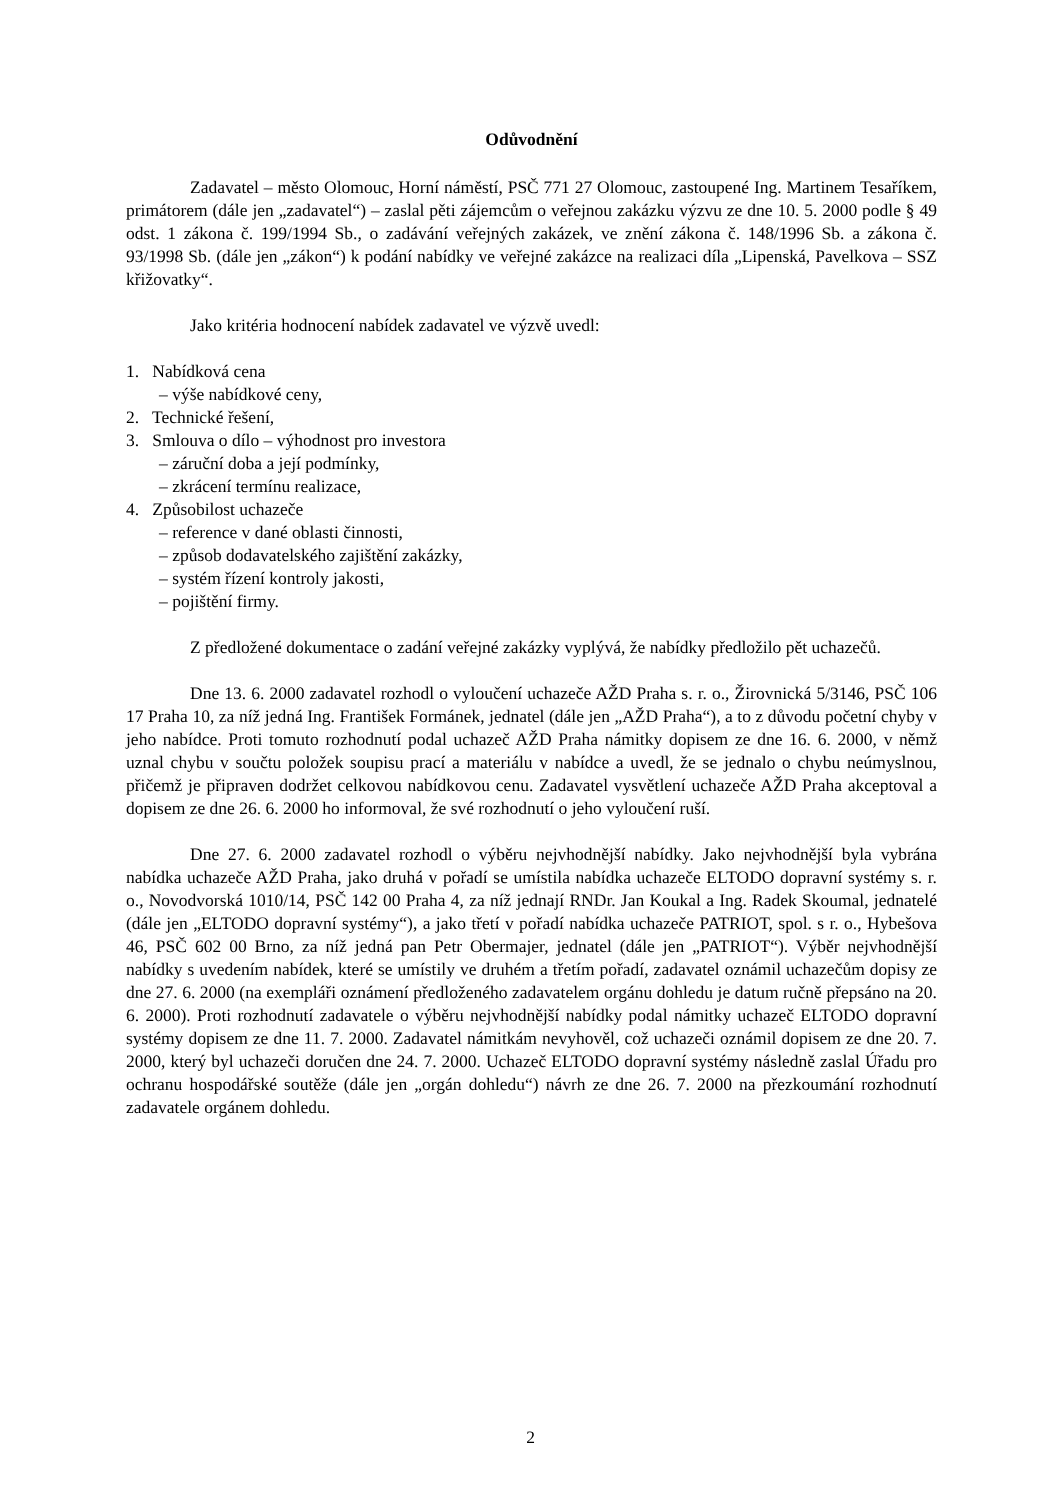Odůvodnění
Zadavatel – město Olomouc, Horní náměstí, PSČ 771 27 Olomouc, zastoupené Ing. Martinem Tesaříkem, primátorem (dále jen „zadavatel“) – zaslal pěti zájemcům o veřejnou zakázku výzvu ze dne 10. 5. 2000 podle § 49 odst. 1 zákona č. 199/1994 Sb., o zadávání veřejných zakázek, ve znění zákona č. 148/1996 Sb. a zákona č. 93/1998 Sb. (dále jen „zákon“) k podání nabídky ve veřejné zakázce na realizaci díla „Lipenská, Pavelkova – SSZ křižovatky“.
Jako kritéria hodnocení nabídek zadavatel ve výzvě uvedl:
1. Nabídková cena
– výše nabídkové ceny,
2. Technické řešení,
3. Smlouva o dílo – výhodnost pro investora
– záruční doba a její podmínky,
– zkrácení termínu realizace,
4. Způsobilost uchazeče
– reference v dané oblasti činnosti,
– způsob dodavatelského zajištění zakázky,
– systém řízení kontroly jakosti,
– pojištění firmy.
Z předložené dokumentace o zadání veřejné zakázky vyplývá, že nabídky předložilo pět uchazečů.
Dne 13. 6. 2000 zadavatel rozhodl o vyloučení uchazeče AŽD Praha s. r. o., Žirovnická 5/3146, PSČ 106 17 Praha 10, za níž jedná Ing. František Formánek, jednatel (dále jen „AŽD Praha“), a to z důvodu početní chyby v jeho nabídce. Proti tomuto rozhodnutí podal uchazeč AŽD Praha námitky dopisem ze dne 16. 6. 2000, v němž uznal chybu v součtu položek soupisu prací a materiálu v nabídce a uvedl, že se jednalo o chybu neúmyslnou, přičemž je připraven dodržet celkovou nabídkovou cenu. Zadavatel vysvětlení uchazeče AŽD Praha akceptoval a dopisem ze dne 26. 6. 2000 ho informoval, že své rozhodnutí o jeho vyloučení ruší.
Dne 27. 6. 2000 zadavatel rozhodl o výběru nejvhodnější nabídky. Jako nejvhodnější byla vybrána nabídka uchazeče AŽD Praha, jako druhá v pořadí se umístila nabídka uchazeče ELTODO dopravní systémy s. r. o., Novodvorská 1010/14, PSČ 142 00 Praha 4, za níž jednají RNDr. Jan Koukal a Ing. Radek Skoumal, jednatelé (dále jen „ELTODO dopravní systémy“), a jako třetí v pořadí nabídka uchazeče PATRIOT, spol. s r. o., Hybešova 46, PSČ 602 00 Brno, za níž jedná pan Petr Obermajer, jednatel (dále jen „PATRIOT“). Výběr nejvhodnější nabídky s uvedením nabídek, které se umístily ve druhém a třetím pořadí, zadavatel oznámil uchazečům dopisy ze dne 27. 6. 2000 (na exempláři oznámení předloženého zadavatelem orgánu dohledu je datum ručně přepsáno na 20. 6. 2000). Proti rozhodnutí zadavatele o výběru nejvhodnější nabídky podal námitky uchazeč ELTODO dopravní systémy dopisem ze dne 11. 7. 2000. Zadavatel námitkám nevyhověl, což uchazeči oznámil dopisem ze dne 20. 7. 2000, který byl uchazeči doručen dne 24. 7. 2000. Uchazeč ELTODO dopravní systémy následně zaslal Úřadu pro ochranu hospodářské soutěže (dále jen „orgán dohledu“) návrh ze dne 26. 7. 2000 na přezkoumání rozhodnutí zadavatele orgánem dohledu.
2